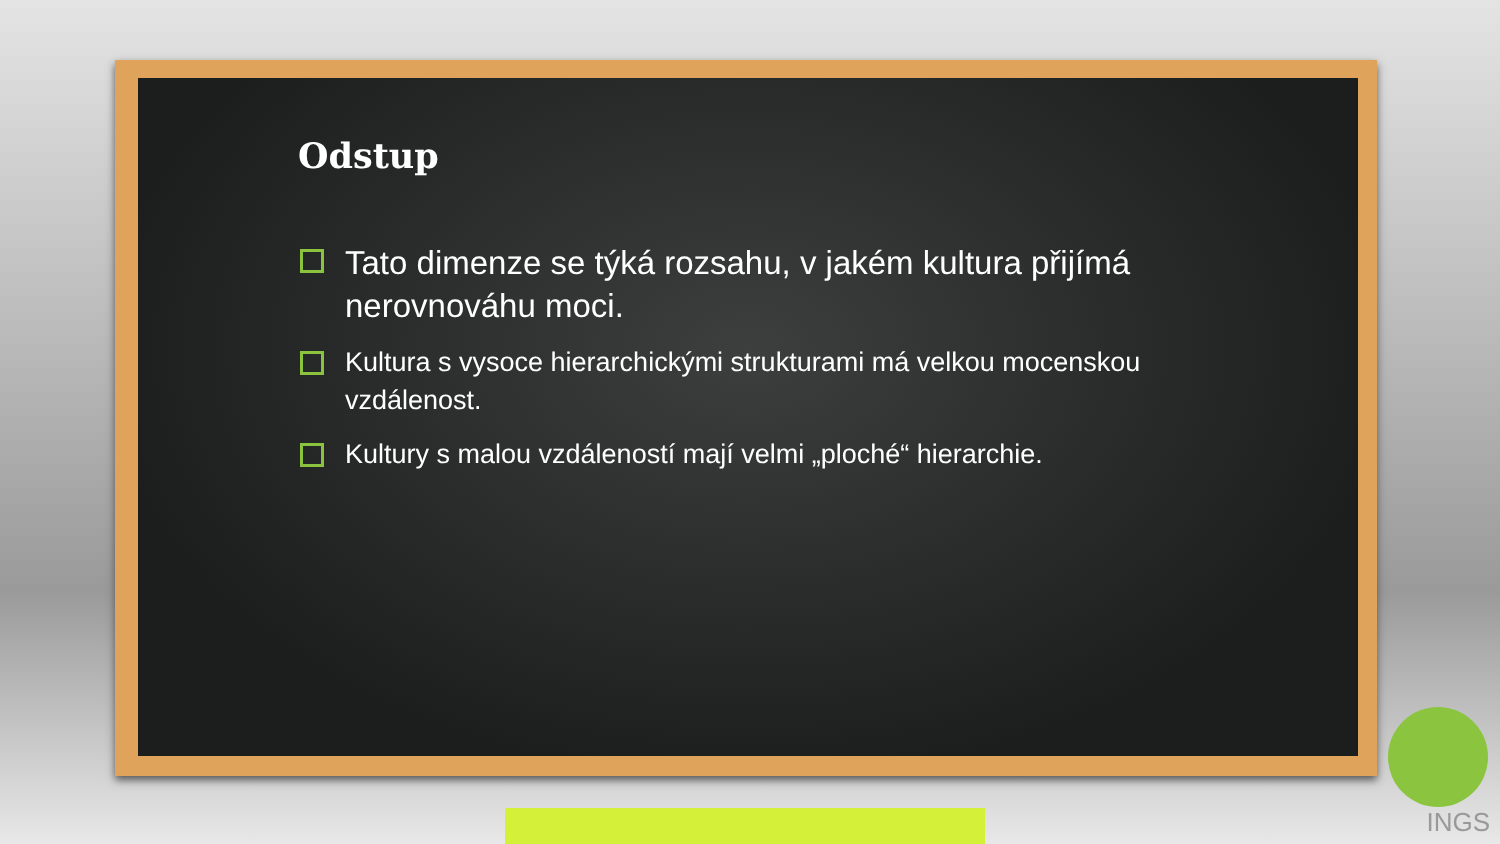Odstup
Tato dimenze se týká rozsahu, v jakém kultura přijímá nerovnováhu moci.
Kultura s vysoce hierarchickými strukturami má velkou mocenskou vzdálenost.
Kultury s malou vzdáleností mají velmi „ploché“ hierarchie.
INGS